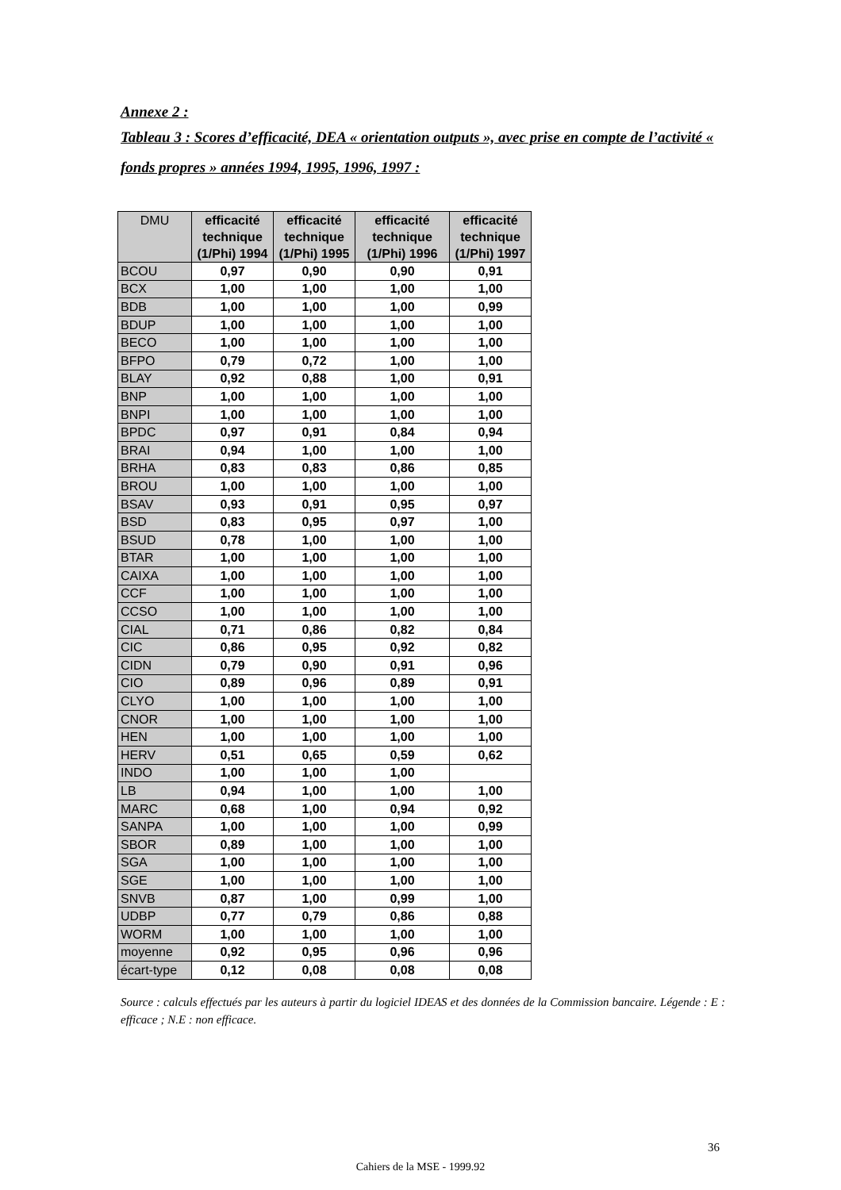Annexe 2 :
Tableau 3 : Scores d’efficacité, DEA « orientation outputs », avec prise en compte de l’activité « fonds propres » années 1994, 1995, 1996, 1997 :
| DMU | efficacité technique (1/Phi) 1994 | efficacité technique (1/Phi) 1995 | efficacité technique (1/Phi) 1996 | efficacité technique (1/Phi) 1997 |
| --- | --- | --- | --- | --- |
| BCOU | 0,97 | 0,90 | 0,90 | 0,91 |
| BCX | 1,00 | 1,00 | 1,00 | 1,00 |
| BDB | 1,00 | 1,00 | 1,00 | 0,99 |
| BDUP | 1,00 | 1,00 | 1,00 | 1,00 |
| BECO | 1,00 | 1,00 | 1,00 | 1,00 |
| BFPO | 0,79 | 0,72 | 1,00 | 1,00 |
| BLAY | 0,92 | 0,88 | 1,00 | 0,91 |
| BNP | 1,00 | 1,00 | 1,00 | 1,00 |
| BNPI | 1,00 | 1,00 | 1,00 | 1,00 |
| BPDC | 0,97 | 0,91 | 0,84 | 0,94 |
| BRAI | 0,94 | 1,00 | 1,00 | 1,00 |
| BRHA | 0,83 | 0,83 | 0,86 | 0,85 |
| BROU | 1,00 | 1,00 | 1,00 | 1,00 |
| BSAV | 0,93 | 0,91 | 0,95 | 0,97 |
| BSD | 0,83 | 0,95 | 0,97 | 1,00 |
| BSUD | 0,78 | 1,00 | 1,00 | 1,00 |
| BTAR | 1,00 | 1,00 | 1,00 | 1,00 |
| CAIXA | 1,00 | 1,00 | 1,00 | 1,00 |
| CCF | 1,00 | 1,00 | 1,00 | 1,00 |
| CCSO | 1,00 | 1,00 | 1,00 | 1,00 |
| CIAL | 0,71 | 0,86 | 0,82 | 0,84 |
| CIC | 0,86 | 0,95 | 0,92 | 0,82 |
| CIDN | 0,79 | 0,90 | 0,91 | 0,96 |
| CIO | 0,89 | 0,96 | 0,89 | 0,91 |
| CLYO | 1,00 | 1,00 | 1,00 | 1,00 |
| CNOR | 1,00 | 1,00 | 1,00 | 1,00 |
| HEN | 1,00 | 1,00 | 1,00 | 1,00 |
| HERV | 0,51 | 0,65 | 0,59 | 0,62 |
| INDO | 1,00 | 1,00 | 1,00 | |
| LB | 0,94 | 1,00 | 1,00 | 1,00 |
| MARC | 0,68 | 1,00 | 0,94 | 0,92 |
| SANPA | 1,00 | 1,00 | 1,00 | 0,99 |
| SBOR | 0,89 | 1,00 | 1,00 | 1,00 |
| SGA | 1,00 | 1,00 | 1,00 | 1,00 |
| SGE | 1,00 | 1,00 | 1,00 | 1,00 |
| SNVB | 0,87 | 1,00 | 0,99 | 1,00 |
| UDBP | 0,77 | 0,79 | 0,86 | 0,88 |
| WORM | 1,00 | 1,00 | 1,00 | 1,00 |
| moyenne | 0,92 | 0,95 | 0,96 | 0,96 |
| écart-type | 0,12 | 0,08 | 0,08 | 0,08 |
Source : calculs effectués par les auteurs à partir du logiciel IDEAS et des données de la Commission bancaire. Légende : E : efficace ; N.E : non efficace.
36
Cahiers de la MSE - 1999.92